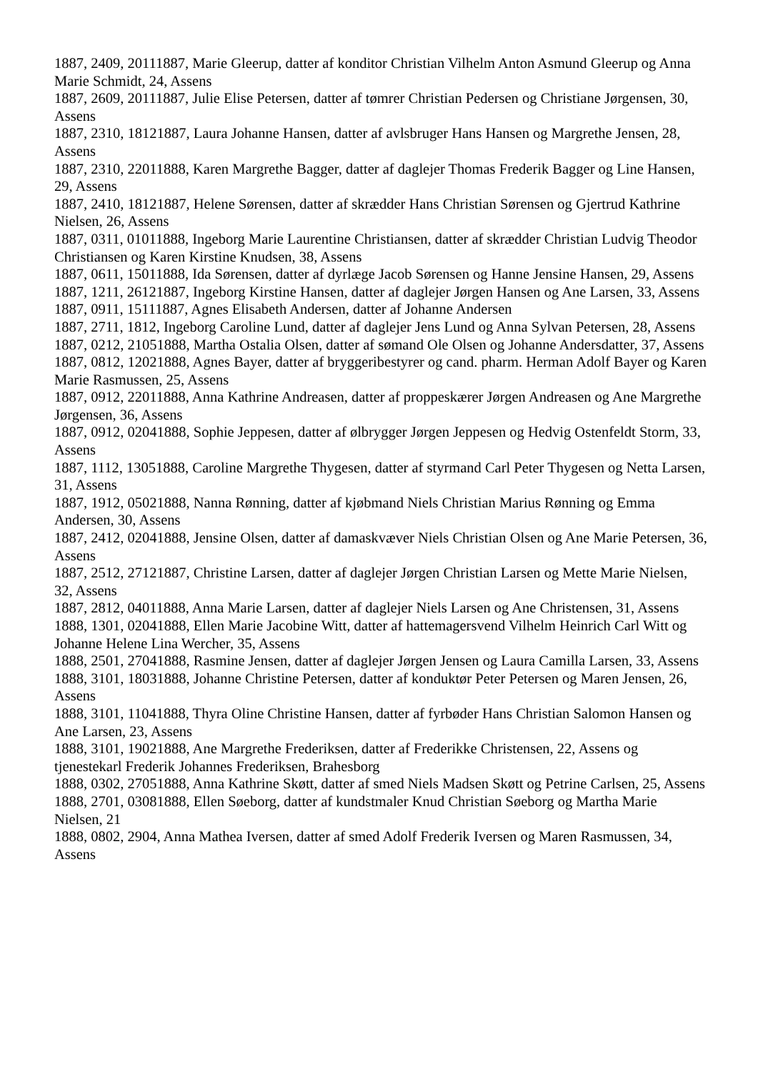1887, 2409, 20111887, Marie Gleerup, datter af konditor Christian Vilhelm Anton Asmund Gleerup og Anna Marie Schmidt, 24, Assens
1887, 2609, 20111887, Julie Elise Petersen, datter af tømrer Christian Pedersen og Christiane Jørgensen, 30, Assens
1887, 2310, 18121887, Laura Johanne Hansen, datter af avlsbruger Hans Hansen og Margrethe Jensen, 28, Assens
1887, 2310, 22011888, Karen Margrethe Bagger, datter af daglejer Thomas Frederik Bagger og Line Hansen, 29, Assens
1887, 2410, 18121887, Helene Sørensen, datter af skrædder Hans Christian Sørensen og Gjertrud Kathrine Nielsen, 26, Assens
1887, 0311, 01011888, Ingeborg Marie Laurentine Christiansen, datter af skrædder Christian Ludvig Theodor Christiansen og Karen Kirstine Knudsen, 38, Assens
1887, 0611, 15011888, Ida Sørensen, datter af dyrlæge Jacob Sørensen og Hanne Jensine Hansen, 29, Assens
1887, 1211, 26121887, Ingeborg Kirstine Hansen, datter af daglejer Jørgen Hansen og Ane Larsen, 33, Assens
1887, 0911, 15111887, Agnes Elisabeth Andersen, datter af Johanne Andersen
1887, 2711, 1812, Ingeborg Caroline Lund, datter af daglejer Jens Lund og Anna Sylvan Petersen, 28, Assens
1887, 0212, 21051888, Martha Ostalia Olsen, datter af sømand Ole Olsen og Johanne Andersdatter, 37, Assens
1887, 0812, 12021888, Agnes Bayer, datter af bryggeribestyrer og cand. pharm. Herman Adolf Bayer og Karen Marie Rasmussen, 25, Assens
1887, 0912, 22011888, Anna Kathrine Andreasen, datter af proppeskærer Jørgen Andreasen og Ane Margrethe Jørgensen, 36, Assens
1887, 0912, 02041888, Sophie Jeppesen, datter af ølbrygger Jørgen Jeppesen og Hedvig Ostenfeldt Storm, 33, Assens
1887, 1112, 13051888, Caroline Margrethe Thygesen, datter af styrmand Carl Peter Thygesen og Netta Larsen, 31, Assens
1887, 1912, 05021888, Nanna Rønning, datter af kjøbmand Niels Christian Marius Rønning og Emma Andersen, 30, Assens
1887, 2412, 02041888, Jensine Olsen, datter af damaskvæver Niels Christian Olsen og Ane Marie Petersen, 36, Assens
1887, 2512, 27121887, Christine Larsen, datter af daglejer Jørgen Christian Larsen og Mette Marie Nielsen, 32, Assens
1887, 2812, 04011888, Anna Marie Larsen, datter af daglejer Niels Larsen og Ane Christensen, 31, Assens
1888, 1301, 02041888, Ellen Marie Jacobine Witt, datter af hattemagersvend Vilhelm Heinrich Carl Witt og Johanne Helene Lina Wercher, 35, Assens
1888, 2501, 27041888, Rasmine Jensen, datter af daglejer Jørgen Jensen og Laura Camilla Larsen, 33, Assens
1888, 3101, 18031888, Johanne Christine Petersen, datter af konduktør Peter Petersen og Maren Jensen, 26, Assens
1888, 3101, 11041888, Thyra Oline Christine Hansen, datter af fyrbøder Hans Christian Salomon Hansen og Ane Larsen, 23, Assens
1888, 3101, 19021888, Ane Margrethe Frederiksen, datter af Frederikke Christensen, 22, Assens og tjenestekarl Frederik Johannes Frederiksen, Brahesborg
1888, 0302, 27051888, Anna Kathrine Skøtt, datter af smed Niels Madsen Skøtt og Petrine Carlsen, 25, Assens
1888, 2701, 03081888, Ellen Søeborg, datter af kundstmaler Knud Christian Søeborg og Martha Marie Nielsen, 21
1888, 0802, 2904, Anna Mathea Iversen, datter af smed Adolf Frederik Iversen og Maren Rasmussen, 34, Assens